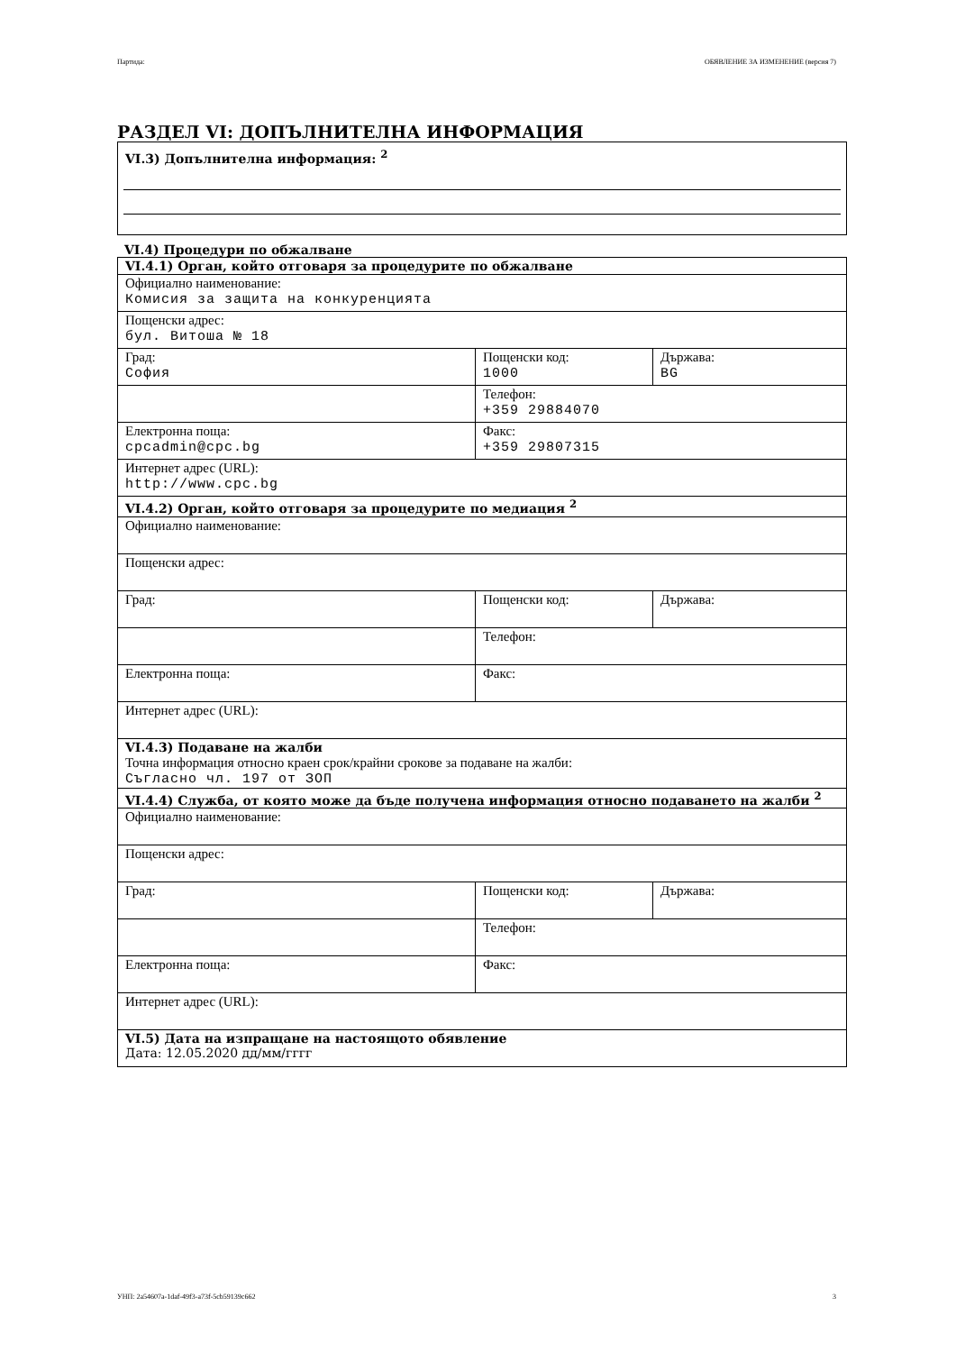Партида: ОБЯВЛЕНИЕ ЗА ИЗМЕНЕНИЕ (версия 7)
РАЗДЕЛ VI: ДОПЪЛНИТЕЛНА ИНФОРМАЦИЯ
VI.3) Допълнителна информация: <sup>2</sup>
VI.4) Процедури по обжалване
| VI.4.1) Орган, който отговаря за процедурите по обжалване | | |
| Официално наименование: Комисия за защита на конкуренцията | | |
| Пощенски адрес: бул. Витоша № 18 | | |
| Град: София | Пощенски код: 1000 | Държава: BG |
| | Телефон: +359 29884070 | |
| Електронна поща: cpcadmin@cpc.bg | Факс: +359 29807315 | |
| Интернет адрес (URL): http://www.cpc.bg | | |
| VI.4.2) Орган, който отговаря за процедурите по медиация <sup>2</sup> | | |
| Официално наименование: | | |
| Пощенски адрес: | | |
| Град: | Пощенски код: | Държава: |
| | Телефон: | |
| Електронна поща: | Факс: | |
| Интернет адрес (URL): | | |
| VI.4.3) Подаване на жалби Точна информация относно краен срок/крайни срокове за подаване на жалби: Съгласно чл. 197 от ЗОП | | |
| VI.4.4) Служба, от която може да бъде получена информация относно подаването на жалби <sup>2</sup> | | |
| Официално наименование: | | |
| Пощенски адрес: | | |
| Град: | Пощенски код: | Държава: |
| | Телефон: | |
| Електронна поща: | Факс: | |
| Интернет адрес (URL): | | |
| VI.5) Дата на изпращане на настоящото обявление Дата: 12.05.2020 дд/мм/гггг | | |
УНП: 2a54607a-1daf-49f3-a73f-5cb59139c662 3